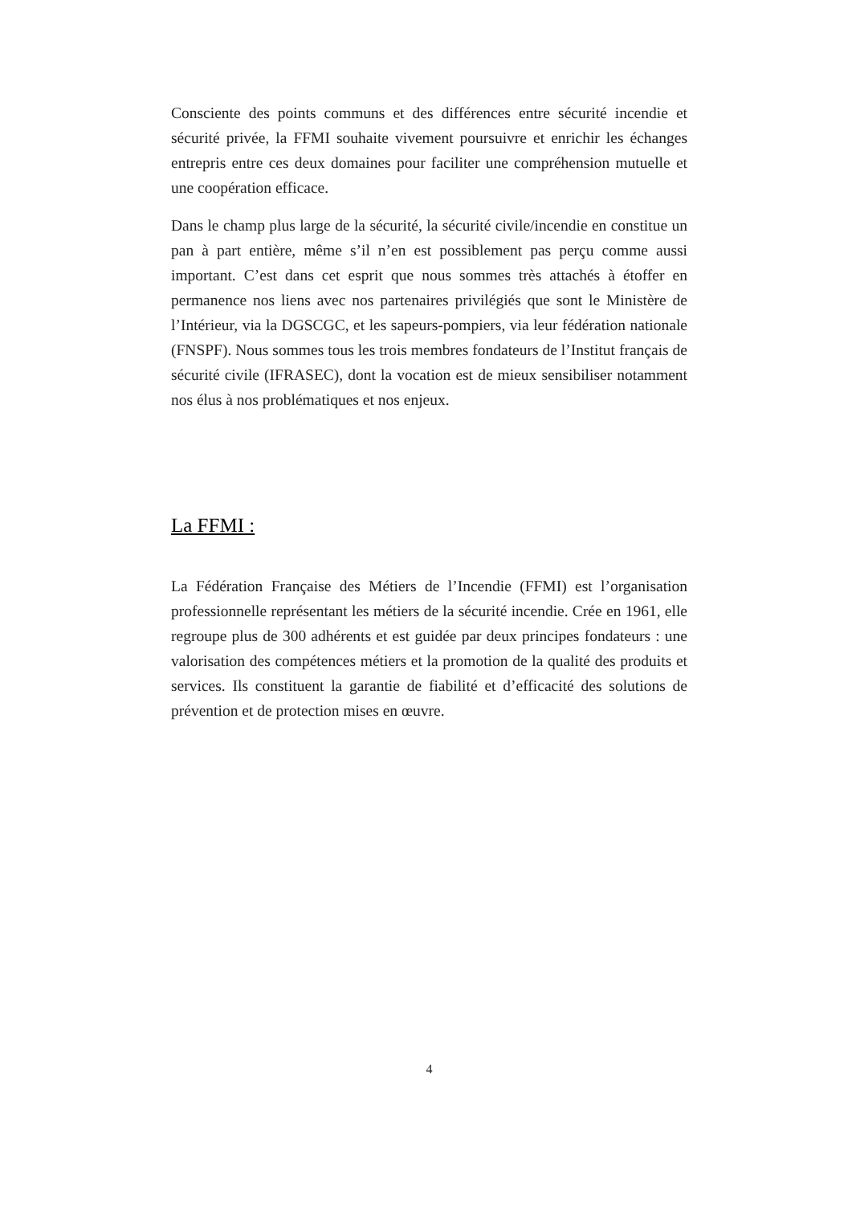Consciente des points communs et des différences entre sécurité incendie et sécurité privée, la FFMI souhaite vivement poursuivre et enrichir les échanges entrepris entre ces deux domaines pour faciliter une compréhension mutuelle et une coopération efficace.
Dans le champ plus large de la sécurité, la sécurité civile/incendie en constitue un pan à part entière, même s’il n’en est possiblement pas perçu comme aussi important. C’est dans cet esprit que nous sommes très attachés à étoffer en permanence nos liens avec nos partenaires privilégiés que sont le Ministère de l’Intérieur, via la DGSCGC, et les sapeurs-pompiers, via leur fédération nationale (FNSPF). Nous sommes tous les trois membres fondateurs de l’Institut français de sécurité civile (IFRASEC), dont la vocation est de mieux sensibiliser notamment nos élus à nos problématiques et nos enjeux.
La FFMI :
La Fédération Française des Métiers de l’Incendie (FFMI) est l’organisation professionnelle représentant les métiers de la sécurité incendie. Crée en 1961, elle regroupe plus de 300 adhérents et est guidée par deux principes fondateurs : une valorisation des compétences métiers et la promotion de la qualité des produits et services. Ils constituent la garantie de fiabilité et d’efficacité des solutions de prévention et de protection mises en œuvre.
4